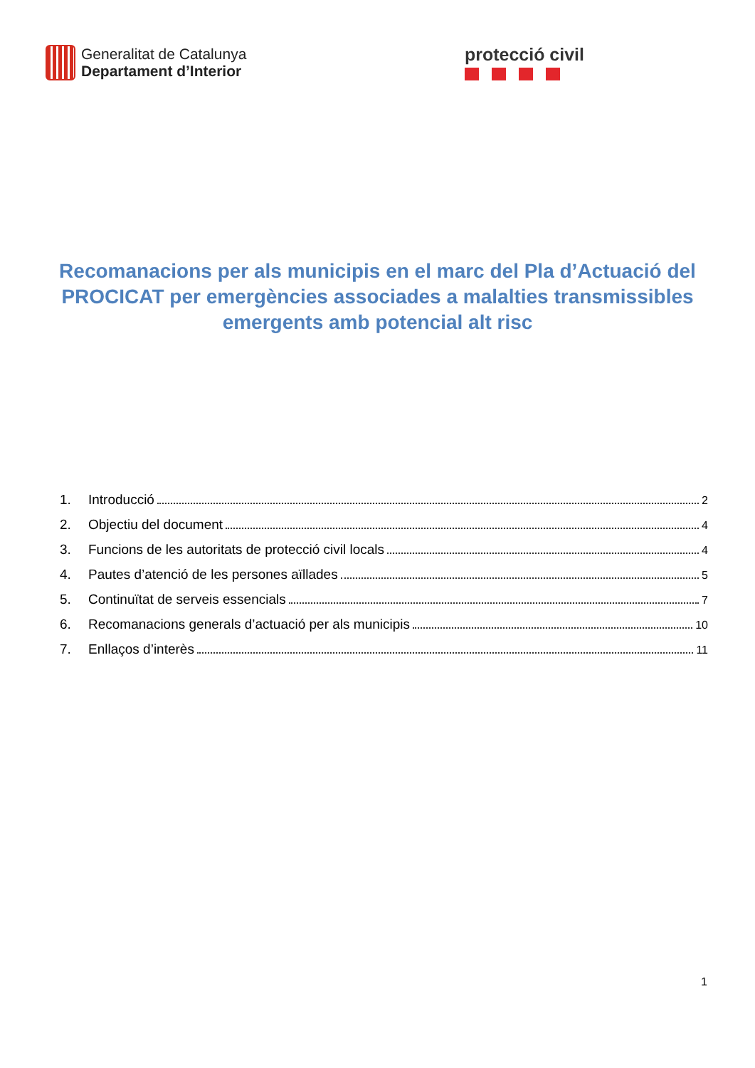Generalitat de Catalunya
Departament d’Interior
protecció civil
Recomanacions per als municipis en el marc del Pla d’Actuació del PROCICAT per emergències associades a malalties transmissibles emergents amb potencial alt risc
1. Introducció 2
2. Objectiu del document 4
3. Funcions de les autoritats de protecció civil locals 4
4. Pautes d’atenció de les persones aïllades 5
5. Continuïtat de serveis essencials 7
6. Recomanacions generals d’actuació per als municipis 10
7. Enllaços d’interès 11
1